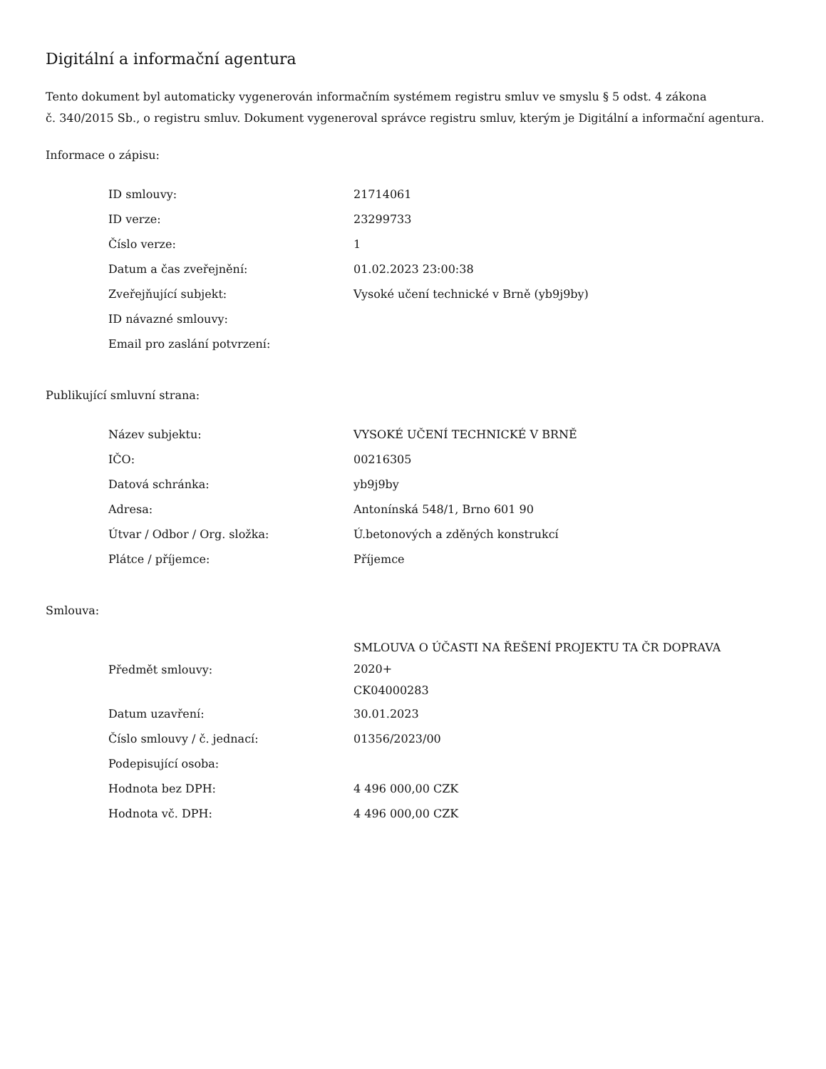Digitální a informační agentura
Tento dokument byl automaticky vygenerován informačním systémem registru smluv ve smyslu § 5 odst. 4 zákona
č. 340/2015 Sb., o registru smluv. Dokument vygeneroval správce registru smluv, kterým je Digitální a informační agentura.
Informace o zápisu:
| ID smlouvy: | 21714061 |
| ID verze: | 23299733 |
| Číslo verze: | 1 |
| Datum a čas zveřejnění: | 01.02.2023 23:00:38 |
| Zveřejňující subjekt: | Vysoké učení technické v Brně (yb9j9by) |
| ID návazné smlouvy: | |
| Email pro zaslání potvrzení: | |
Publikující smluvní strana:
| Název subjektu: | VYSOKÉ UČENÍ TECHNICKÉ V BRNĚ |
| IČO: | 00216305 |
| Datová schránka: | yb9j9by |
| Adresa: | Antonínská 548/1, Brno 601 90 |
| Útvar / Odbor / Org. složka: | Ú.betonových a zděných konstrukcí |
| Plátce / příjemce: | Příjemce |
Smlouva:
| Předmět smlouvy: | SMLOUVA O ÚČASTI NA ŘEŠENÍ PROJEKTU TA ČR DOPRAVA 2020+ CK04000283 |
| Datum uzavření: | 30.01.2023 |
| Číslo smlouvy / č. jednací: | 01356/2023/00 |
| Podepisující osoba: | |
| Hodnota bez DPH: | 4 496 000,00 CZK |
| Hodnota vč. DPH: | 4 496 000,00 CZK |